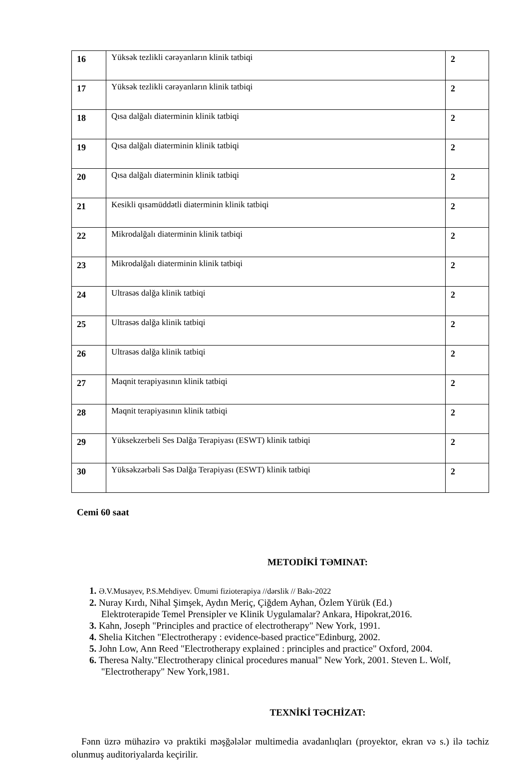| 16 | Yüksək tezlikli cərəyanların klinik tatbiqi | 2 |
| 17 | Yüksək tezlikli cərəyanların klinik tatbiqi | 2 |
| 18 | Qısa dalğalı diaterminin klinik tatbiqi | 2 |
| 19 | Qısa dalğalı diaterminin klinik tatbiqi | 2 |
| 20 | Qısa dalğalı diaterminin klinik tatbiqi | 2 |
| 21 | Kesikli qısamüddətli diaterminin klinik tatbiqi | 2 |
| 22 | Mikrodalğalı diaterminin klinik tatbiqi | 2 |
| 23 | Mikrodalğalı diaterminin klinik tatbiqi | 2 |
| 24 | Ultrasəs dalğa klinik tatbiqi | 2 |
| 25 | Ultrasəs dalğa klinik tatbiqi | 2 |
| 26 | Ultrasəs dalğa klinik tatbiqi | 2 |
| 27 | Maqnit terapiyasının klinik tatbiqi | 2 |
| 28 | Maqnit terapiyasının klinik tatbiqi | 2 |
| 29 | Yüksekzerbeli Ses Dalğa Terapiyası (ESWT) klinik tatbiqi | 2 |
| 30 | Yüksəkzərbəli Səs Dalğa Terapiyası (ESWT) klinik tatbiqi | 2 |
Cemi 60 saat
METODİKİ TƏMINAT:
1. Ə.V.Musayev, P.S.Mehdiyev. Ümumi fizioterapiya //dərslik // Bakı-2022
2. Nuray Kırdı, Nihal Şimşek, Aydın Meriç, Çiğdem Ayhan, Özlem Yürük (Ed.)
Elektroterapide Temel Prensipler ve Klinik Uygulamalar? Ankara, Hipokrat,2016.
3. Kahn, Joseph "Principles and practice of electrotherapy" New York, 1991.
4. Shelia Kitchen "Electrotherapy : evidence-based practice"Edinburg, 2002.
5. John Low, Ann Reed "Electrotherapy explained : principles and practice" Oxford, 2004.
6. Theresa Nalty."Electrotherapy clinical procedures manual" New York, 2001. Steven L. Wolf,
"Electrotherapy" New York,1981.
TEXNİKİ TƏCHİZAT:
Fənn üzrə mühazirə və praktiki məşğələlər multimedia avadanlıqları (proyektor, ekran və s.) ilə təchiz olunmuş auditoriyalarda keçirilir.